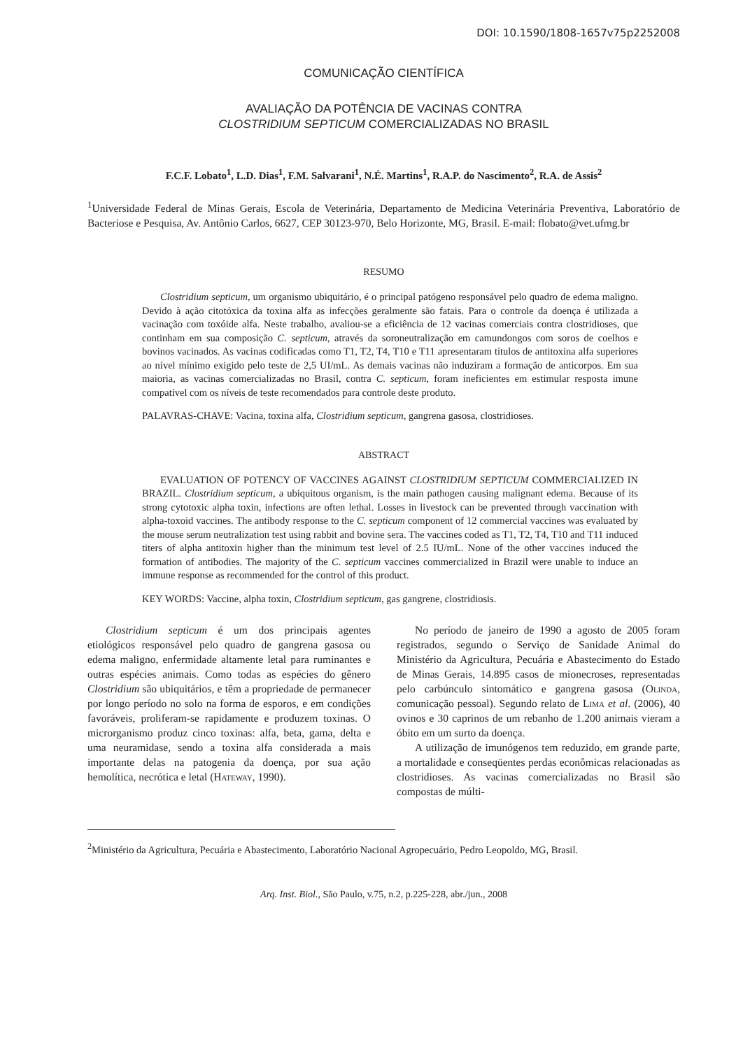DOI: 10.1590/1808-1657v75p2252008
COMUNICAÇÃO CIENTÍFICA
AVALIAÇÃO DA POTÊNCIA DE VACINAS CONTRA
CLOSTRIDIUM SEPTICUM COMERCIALIZADAS NO BRASIL
F.C.F. Lobato<sup>1</sup>, L.D. Dias<sup>1</sup>, F.M. Salvarani<sup>1</sup>, N.É. Martins<sup>1</sup>, R.A.P. do Nascimento<sup>2</sup>, R.A. de Assis<sup>2</sup>
<sup>1</sup> Universidade Federal de Minas Gerais, Escola de Veterinária, Departamento de Medicina Veterinária Preventiva, Laboratório de Bacteriose e Pesquisa, Av. Antônio Carlos, 6627, CEP 30123-970, Belo Horizonte, MG, Brasil. E-mail: flobato@vet.ufmg.br
RESUMO
Clostridium septicum, um organismo ubiquitário, é o principal patógeno responsável pelo quadro de edema maligno. Devido à ação citotóxica da toxina alfa as infecções geralmente são fatais. Para o controle da doença é utilizada a vacinação com toxóide alfa. Neste trabalho, avaliou-se a eficiência de 12 vacinas comerciais contra clostridioses, que continham em sua composição C. septicum, através da soroneutralização em camundongos com soros de coelhos e bovinos vacinados. As vacinas codificadas como T1, T2, T4, T10 e T11 apresentaram títulos de antitoxina alfa superiores ao nível mínimo exigido pelo teste de 2,5 UI/mL. As demais vacinas não induziram a formação de anticorpos. Em sua maioria, as vacinas comercializadas no Brasil, contra C. septicum, foram ineficientes em estimular resposta imune compatível com os níveis de teste recomendados para controle deste produto.
PALAVRAS-CHAVE: Vacina, toxina alfa, Clostridium septicum, gangrena gasosa, clostridioses.
ABSTRACT
EVALUATION OF POTENCY OF VACCINES AGAINST CLOSTRIDIUM SEPTICUM COMMERCIALIZED IN BRAZIL. Clostridium septicum, a ubiquitous organism, is the main pathogen causing malignant edema. Because of its strong cytotoxic alpha toxin, infections are often lethal. Losses in livestock can be prevented through vaccination with alpha-toxoid vaccines. The antibody response to the C. septicum component of 12 commercial vaccines was evaluated by the mouse serum neutralization test using rabbit and bovine sera. The vaccines coded as T1, T2, T4, T10 and T11 induced titers of alpha antitoxin higher than the minimum test level of 2.5 IU/mL. None of the other vaccines induced the formation of antibodies. The majority of the C. septicum vaccines commercialized in Brazil were unable to induce an immune response as recommended for the control of this product.
KEY WORDS: Vaccine, alpha toxin, Clostridium septicum, gas gangrene, clostridiosis.
Clostridium septicum é um dos principais agentes etiológicos responsável pelo quadro de gangrena gasosa ou edema maligno, enfermidade altamente letal para ruminantes e outras espécies animais. Como todas as espécies do gênero Clostridium são ubiquitários, e têm a propriedade de permanecer por longo período no solo na forma de esporos, e em condições favoráveis, proliferam-se rapidamente e produzem toxinas. O microrganismo produz cinco toxinas: alfa, beta, gama, delta e uma neuramidase, sendo a toxina alfa considerada a mais importante delas na patogenia da doença, por sua ação hemolítica, necrótica e letal (Hateway, 1990).
No período de janeiro de 1990 a agosto de 2005 foram registrados, segundo o Serviço de Sanidade Animal do Ministério da Agricultura, Pecuária e Abastecimento do Estado de Minas Gerais, 14.895 casos de mionecroses, representadas pelo carbúnculo sintomático e gangrena gasosa (Olinda, comunicação pessoal). Segundo relato de Lima et al. (2006), 40 ovinos e 30 caprinos de um rebanho de 1.200 animais vieram a óbito em um surto da doença.
A utilização de imunógenos tem reduzido, em grande parte, a mortalidade e conseqüentes perdas econômicas relacionadas as clostridioses. As vacinas comercializadas no Brasil são compostas de múlti-
<sup>2</sup> Ministério da Agricultura, Pecuária e Abastecimento, Laboratório Nacional Agropecuário, Pedro Leopoldo, MG, Brasil.
Arq. Inst. Biol., São Paulo, v.75, n.2, p.225-228, abr./jun., 2008